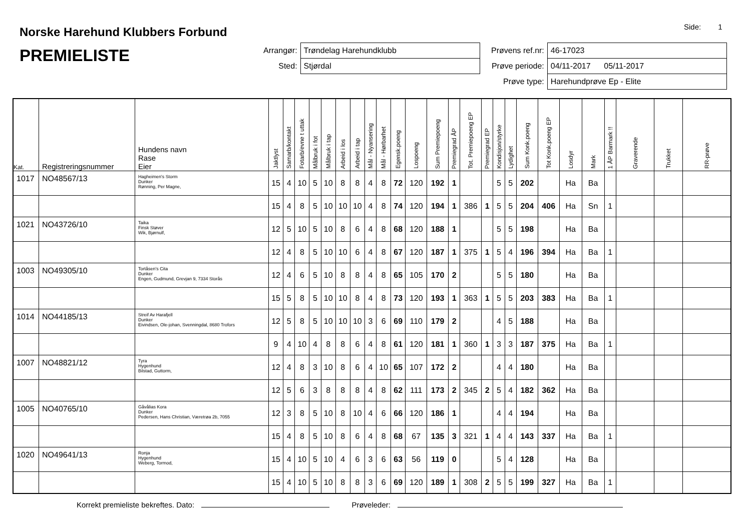Norske Harehund Klubbers Forbund
PREMIELISTE
Side: 1
| Arrangør: | Trøndelag Harehundklubb |
| Sted: | Stjørdal |
| Prøvens ref.nr: | 46-17023 |
| Prøve periode: | 04/11-2017 05/11-2017 |
| Prøve type: | Harehundprøve Ep - Elite |
| Kat. | Registreringsnummer | Hundens navn Rase Eier | Jaktlyst | Samarb/kontakt | Fotarb/evne t uttak | Målbruk i fot | Målbruk i tap | Arbeid i los | Arbeid i tap | Mål - Nyansering | Mål - Hørbarhet | Egensk.poeng | Lospoeng | Sum Premiepoeng | Premiegrad ÅP | Tot. Premiepoeng EP | Premiegrad EP | Kondisjon/styrke | Lydighet | Sum Konk.poeng | Tot Konk.poeng EP | Losdyr | Mark | 1 ÅP Barmark !! | Graverende | Trukket | RR-prøve |
| --- | --- | --- | --- | --- | --- | --- | --- | --- | --- | --- | --- | --- | --- | --- | --- | --- | --- | --- | --- | --- | --- | --- | --- | --- | --- | --- | --- |
| 1017 | NO48567/13 | Hagheimen's Storm Dunker Rønning, Per Magne, | 15 | 4 | 10 | 5 | 10 | 8 | 8 | 4 | 8 | 72 | 120 | 192 | 1 | | | 5 | 5 | 202 | | Ha | Ba | | | | |
| | | | 15 | 4 | 8 | 5 | 10 | 10 | 10 | 4 | 8 | 74 | 120 | 194 | 1 | 386 | 1 | 5 | 5 | 204 | 406 | Ha | Sn | 1 | | | |
| 1021 | NO43726/10 | Taika Finsk Støver Wik, Bjørnulf, | 12 | 5 | 10 | 5 | 10 | 8 | 6 | 4 | 8 | 68 | 120 | 188 | 1 | | | 5 | 5 | 198 | | Ha | Ba | | | | |
| | | | 12 | 4 | 8 | 5 | 10 | 10 | 6 | 4 | 8 | 67 | 120 | 187 | 1 | 375 | 1 | 5 | 4 | 196 | 394 | Ha | Ba | 1 | | | |
| 1003 | NO49305/10 | Tortåsen's Cita Dunker Engen, Gudmund, Grevjan 9, 7334 Storås | 12 | 4 | 6 | 5 | 10 | 8 | 8 | 4 | 8 | 65 | 105 | 170 | 2 | | | 5 | 5 | 180 | | Ha | Ba | | | | |
| | | | 15 | 5 | 8 | 5 | 10 | 10 | 8 | 4 | 8 | 73 | 120 | 193 | 1 | 363 | 1 | 5 | 5 | 203 | 383 | Ha | Ba | 1 | | | |
| 1014 | NO44185/13 | Streif Av Harafjell Dunker Eivindsen, Ole-johan, Svenningdal, 8680 Trofors | 12 | 5 | 8 | 5 | 10 | 10 | 10 | 3 | 6 | 69 | 110 | 179 | 2 | | | 4 | 5 | 188 | | Ha | Ba | | | | |
| | | | 9 | 4 | 10 | 4 | 8 | 8 | 6 | 4 | 8 | 61 | 120 | 181 | 1 | 360 | 1 | 3 | 3 | 187 | 375 | Ha | Ba | 1 | | | |
| 1007 | NO48821/12 | Tyra Hygenhund Bilstad, Guttorm, | 12 | 4 | 8 | 3 | 10 | 8 | 6 | 4 | 10 | 65 | 107 | 172 | 2 | | | 4 | 4 | 180 | | Ha | Ba | | | | |
| | | | 12 | 5 | 6 | 3 | 8 | 8 | 8 | 4 | 8 | 62 | 111 | 173 | 2 | 345 | 2 | 5 | 4 | 182 | 362 | Ha | Ba | | | | |
| 1005 | NO40765/10 | Gåvålias Kora Dunker Pedersen, Hans Christian, Væretrøa 2b, 7055 | 12 | 3 | 8 | 5 | 10 | 8 | 10 | 4 | 6 | 66 | 120 | 186 | 1 | | | 4 | 4 | 194 | | Ha | Ba | | | | |
| | | | 15 | 4 | 8 | 5 | 10 | 8 | 6 | 4 | 8 | 68 | 67 | 135 | 3 | 321 | 1 | 4 | 4 | 143 | 337 | Ha | Ba | 1 | | | |
| 1020 | NO49641/13 | Ronja Hygenhund Weberg, Tormod, | 15 | 4 | 10 | 5 | 10 | 4 | 6 | 3 | 6 | 63 | 56 | 119 | 0 | | | 5 | 4 | 128 | | Ha | Ba | | | | |
| | | | 15 | 4 | 10 | 5 | 10 | 8 | 8 | 3 | 6 | 69 | 120 | 189 | 1 | 308 | 2 | 5 | 5 | 199 | 327 | Ha | Ba | 1 | | | |
Korrekt premieliste bekreftes. Dato: Prøveleder: